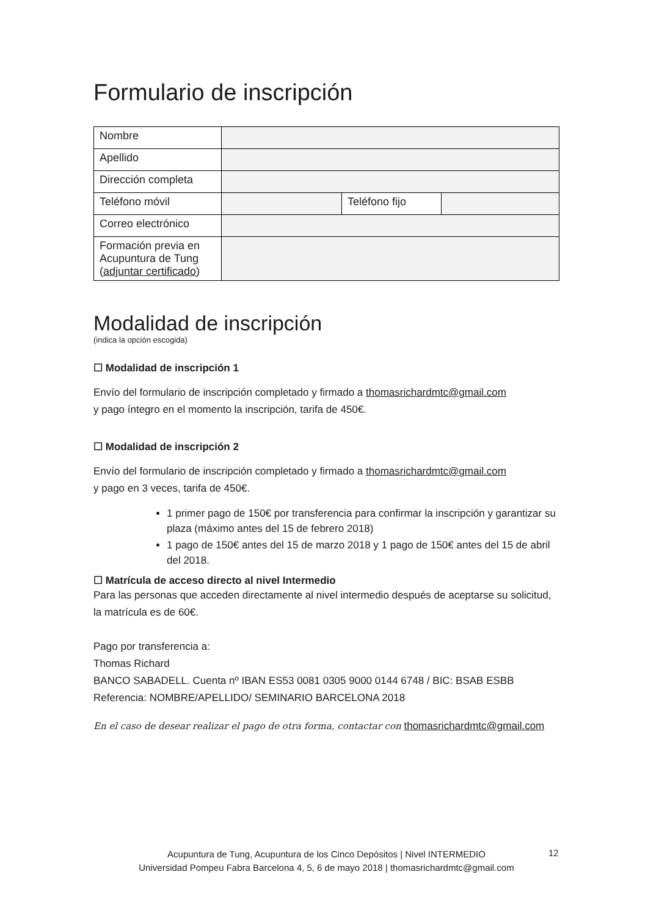Formulario de inscripción
| Nombre | | | |
| Apellido | | | |
| Dirección completa | | | |
| Teléfono móvil | | Teléfono fijo | |
| Correo electrónico | | | |
| Formación previa en Acupuntura de Tung ( adjuntar certificado ) | | | |
Modalidad de inscripción
(indica la opción escogida)
☐ Modalidad de inscripción 1
Envío del formulario de inscripción completado y firmado a thomasrichardmtc@gmail.com
y pago íntegro en el momento la inscripción, tarifa de 450€.
☐ Modalidad de inscripción 2
Envío del formulario de inscripción completado y firmado a thomasrichardmtc@gmail.com
y pago en 3 veces, tarifa de 450€.
1 primer pago de 150€ por transferencia para confirmar la inscripción y garantizar su plaza (máximo antes del 15 de febrero 2018)
1 pago de 150€ antes del 15 de marzo 2018 y 1 pago de 150€ antes del 15 de abril del 2018.
☐ Matrícula de acceso directo al nivel Intermedio
Para las personas que acceden directamente al nivel intermedio después de aceptarse su solicitud, la matrícula es de 60€.
Pago por transferencia a:
Thomas Richard
BANCO SABADELL. Cuenta nº IBAN ES53 0081 0305 9000 0144 6748 / BIC: BSAB ESBB
Referencia: NOMBRE/APELLIDO/ SEMINARIO BARCELONA 2018
En el caso de desear realizar el pago de otra forma, contactar con thomasrichardmtc@gmail.com
Acupuntura de Tung, Acupuntura de los Cinco Depósitos | Nivel INTERMEDIO
Universidad Pompeu Fabra Barcelona 4, 5, 6 de mayo 2018 | thomasrichardmtc@gmail.com
12